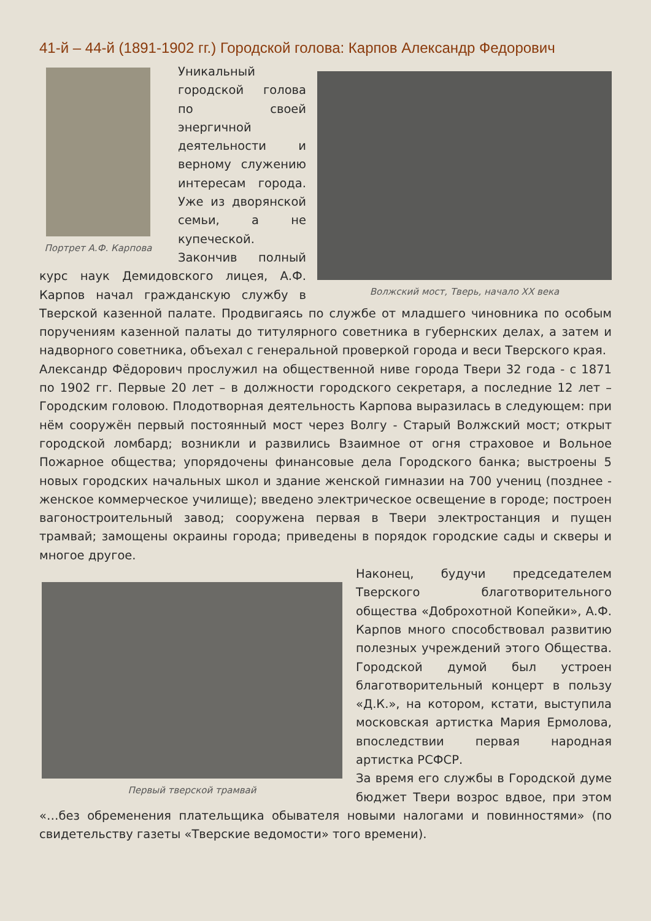41-й – 44-й (1891-1902 гг.) Городской голова: Карпов Александр Федорович
Портрет А.Ф. Карпова
Волжский мост, Тверь, начало XX века
Уникальный городской голова по своей энергичной деятельности и верному служению интересам города. Уже из дворянской семьи, а не купеческой. Закончив полный курс наук Демидовского лицея, А.Ф. Карпов начал гражданскую службу в Тверской казенной палате. Продвигаясь по службе от младшего чиновника по особым поручениям казенной палаты до титулярного советника в губернских делах, а затем и надворного советника, объехал с генеральной проверкой города и веси Тверского края.
Александр Фёдорович прослужил на общественной ниве города Твери 32 года - с 1871 по 1902 гг. Первые 20 лет – в должности городского секретаря, а последние 12 лет – Городским головою. Плодотворная деятельность Карпова выразилась в следующем: при нём сооружён первый постоянный мост через Волгу - Старый Волжский мост; открыт городской ломбард; возникли и развились Взаимное от огня страховое и Вольное Пожарное общества; упорядочены финансовые дела Городского банка; выстроены 5 новых городских начальных школ и здание женской гимназии на 700 учениц (позднее - женское коммерческое училище); введено электрическое освещение в городе; построен вагоностроительный завод; сооружена первая в Твери электростанция и пущен трамвай; замощены окраины города; приведены в порядок городские сады и скверы и многое другое.
Первый тверской трамвай
Наконец, будучи председателем Тверского благотворительного общества «Доброхотной Копейки», А.Ф. Карпов много способствовал развитию полезных учреждений этого Общества. Городской думой был устроен благотворительный концерт в пользу «Д.К.», на котором, кстати, выступила московская артистка Мария Ермолова, впоследствии первая народная артистка РСФСР.
За время его службы в Городской думе бюджет Твери возрос вдвое, при этом «…без обременения плательщика обывателя новыми налогами и повинностями» (по свидетельству газеты «Тверские ведомости» того времени).